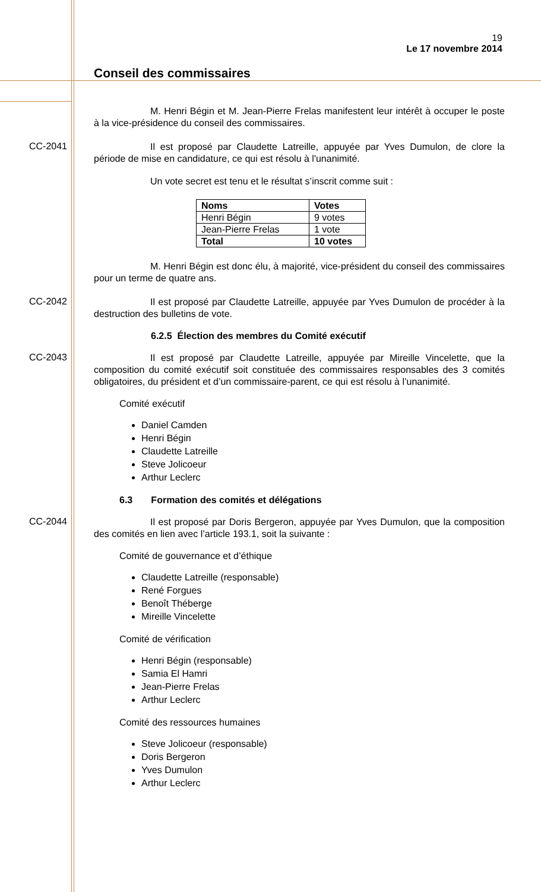19
Le 17 novembre 2014
Conseil des commissaires
M. Henri Bégin et M. Jean-Pierre Frelas manifestent leur intérêt à occuper le poste à la vice-présidence du conseil des commissaires.
CC-2041
Il est proposé par Claudette Latreille, appuyée par Yves Dumulon, de clore la période de mise en candidature, ce qui est résolu à l'unanimité.
Un vote secret est tenu et le résultat s’inscrit comme suit :
| Noms | Votes |
| Henri Bégin | 9 votes |
| Jean-Pierre Frelas | 1 vote |
| Total | 10 votes |
M. Henri Bégin est donc élu, à majorité, vice-président du conseil des commissaires pour un terme de quatre ans.
CC-2042
Il est proposé par Claudette Latreille, appuyée par Yves Dumulon de procéder à la destruction des bulletins de vote.
6.2.5 Élection des membres du Comité exécutif
CC-2043
Il est proposé par Claudette Latreille, appuyée par Mireille Vincelette, que la composition du comité exécutif soit constituée des commissaires responsables des 3 comités obligatoires, du président et d’un commissaire-parent, ce qui est résolu à l’unanimité.
Comité exécutif
Daniel Camden
Henri Bégin
Claudette Latreille
Steve Jolicoeur
Arthur Leclerc
6.3 Formation des comités et délégations
CC-2044
Il est proposé par Doris Bergeron, appuyée par Yves Dumulon, que la composition des comités en lien avec l’article 193.1, soit la suivante :
Comité de gouvernance et d’éthique
Claudette Latreille (responsable)
René Forgues
Benoît Théberge
Mireille Vincelette
Comité de vérification
Henri Bégin (responsable)
Samia El Hamri
Jean-Pierre Frelas
Arthur Leclerc
Comité des ressources humaines
Steve Jolicoeur (responsable)
Doris Bergeron
Yves Dumulon
Arthur Leclerc